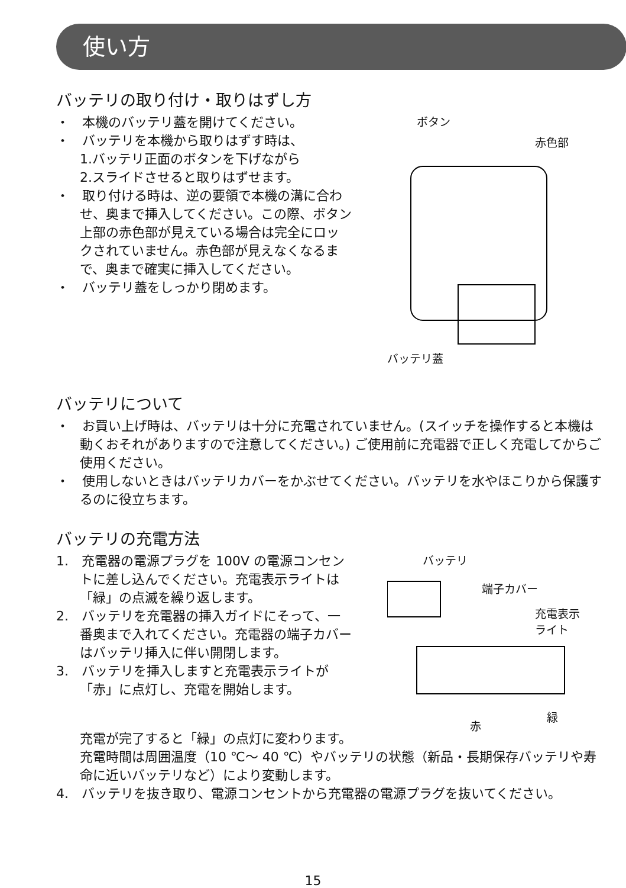使い方
バッテリの取り付け・取りはずし方
・　本機のバッテリ蓋を開けてください。
・　バッテリを本機から取りはずす時は、
1.バッテリ正面のボタンを下げながら
2.スライドさせると取りはずせます。
・　取り付ける時は、逆の要領で本機の溝に合わせ、奥まで挿入してください。この際、ボタン上部の赤色部が見えている場合は完全にロックされていません。赤色部が見えなくなるまで、奥まで確実に挿入してください。
・　バッテリ蓋をしっかり閉めます。
ボタン
赤色部
バッテリ蓋
バッテリについて
・　お買い上げ時は、バッテリは十分に充電されていません。(スイッチを操作すると本機は動くおそれがありますので注意してください。) ご使用前に充電器で正しく充電してからご使用ください。
・　使用しないときはバッテリカバーをかぶせてください。バッテリを水やほこりから保護するのに役立ちます。
バッテリの充電方法
1.　充電器の電源プラグを 100V の電源コンセントに差し込んでください。充電表示ライトは「緑」の点滅を繰り返します。
2.　バッテリを充電器の挿入ガイドにそって、一番奥まで入れてください。充電器の端子カバーはバッテリ挿入に伴い開閉します。
3.　バッテリを挿入しますと充電表示ライトが「赤」に点灯し、充電を開始します。
バッテリ
端子カバー
充電表示
ライト
赤
緑
充電が完了すると「緑」の点灯に変わります。
充電時間は周囲温度（10 ℃～ 40 ℃）やバッテリの状態（新品・長期保存バッテリや寿命に近いバッテリなど）により変動します。
4.　バッテリを抜き取り、電源コンセントから充電器の電源プラグを抜いてください。
15